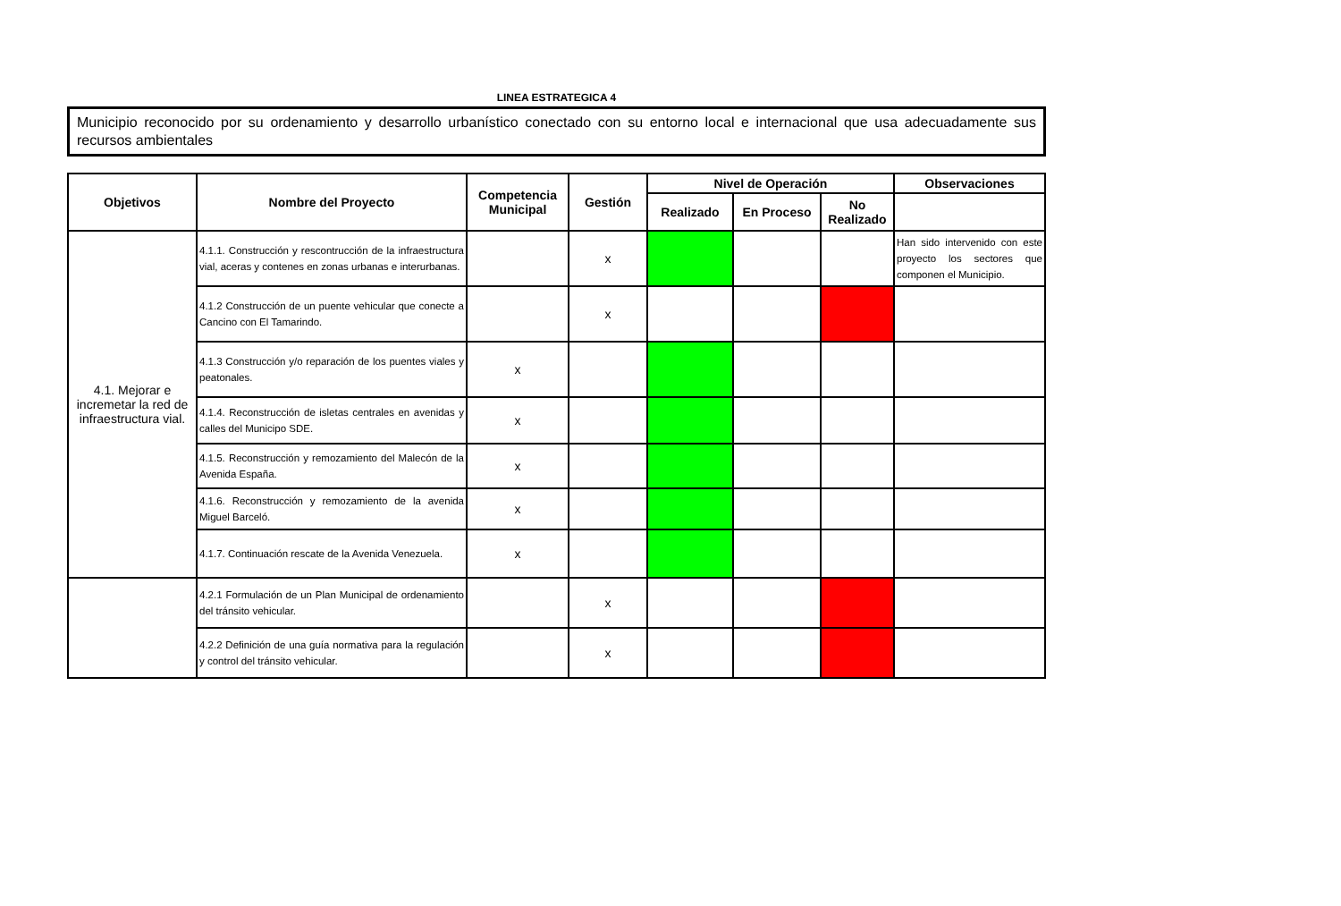LINEA ESTRATEGICA 4
Municipio reconocido por su ordenamiento y desarrollo urbanístico conectado con su entorno local e internacional que usa adecuadamente sus recursos ambientales
| Objetivos | Nombre del Proyecto | Competencia Municipal | Gestión | Nivel de Operación | | | Observaciones |
| --- | --- | --- | --- | --- | --- | --- | --- |
| | | | | Realizado | En Proceso | No Realizado | |
| 4.1. Mejorar e incremetar la red de infraestructura vial. | 4.1.1. Construcción y rescontrucción de la infraestructura vial, aceras y contenes en zonas urbanas e interurbanas. | | x | | | | Han sido intervenido con este proyecto los sectores que componen el Municipio. |
| | 4.1.2 Construcción de un puente vehicular que conecte a Cancino con El Tamarindo. | | x | | | | |
| | 4.1.3 Construcción y/o reparación de los puentes viales y peatonales. | x | | | | | |
| | 4.1.4. Reconstrucción de isletas centrales en avenidas y calles del Municipo SDE. | x | | | | | |
| | 4.1.5. Reconstrucción y remozamiento del Malecón de la Avenida España. | x | | | | | |
| | 4.1.6. Reconstrucción y remozamiento de la avenida Miguel Barceló. | x | | | | | |
| | 4.1.7. Continuación rescate de la Avenida Venezuela. | x | | | | | |
| | 4.2.1 Formulación de un Plan Municipal de ordenamiento del tránsito vehicular. | | x | | | | |
| | 4.2.2 Definición de una guía normativa para la regulación y control del tránsito vehicular. | | x | | | | |